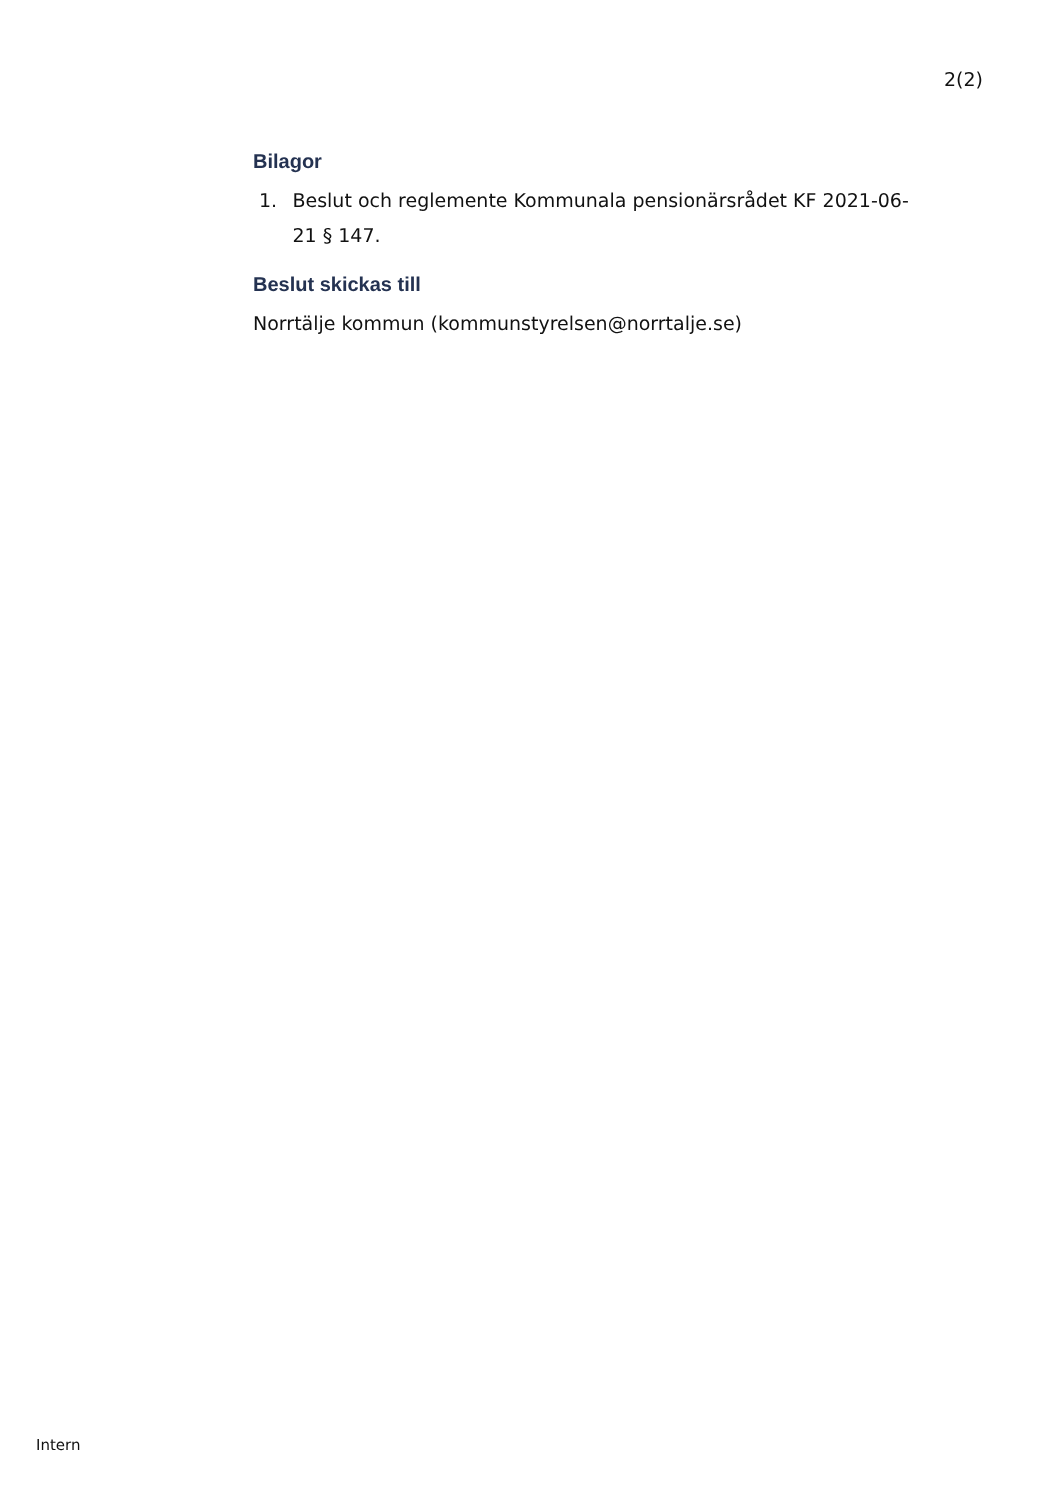2(2)
Bilagor
1. Beslut och reglemente Kommunala pensionärsrådet KF 2021-06-21 § 147.
Beslut skickas till
Norrtälje kommun (kommunstyrelsen@norrtalje.se)
Intern